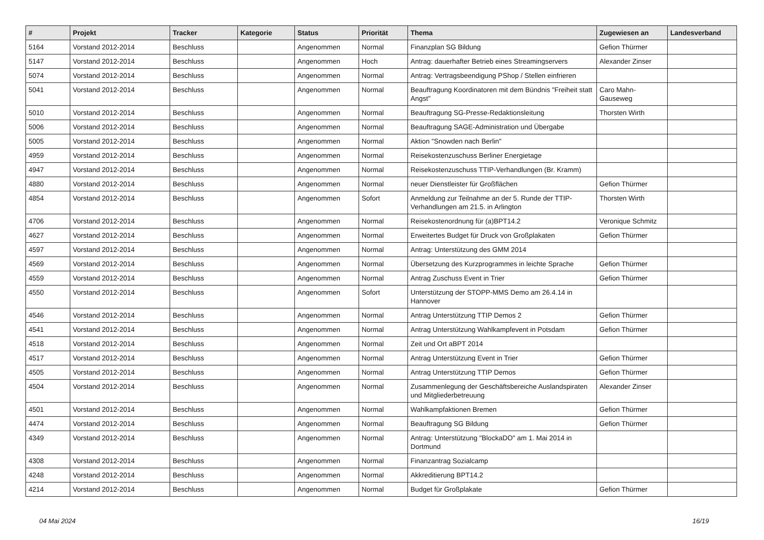| # | Projekt | Tracker | Kategorie | Status | Priorität | Thema | Zugewiesen an | Landesverband |
| --- | --- | --- | --- | --- | --- | --- | --- | --- |
| 5164 | Vorstand 2012-2014 | Beschluss | | Angenommen | Normal | Finanzplan SG Bildung | Gefion Thürmer | |
| 5147 | Vorstand 2012-2014 | Beschluss | | Angenommen | Hoch | Antrag: dauerhafter Betrieb eines Streamingservers | Alexander Zinser | |
| 5074 | Vorstand 2012-2014 | Beschluss | | Angenommen | Normal | Antrag: Vertragsbeendigung PShop / Stellen einfrieren | | |
| 5041 | Vorstand 2012-2014 | Beschluss | | Angenommen | Normal | Beauftragung Koordinatoren mit dem Bündnis "Freiheit statt Angst" | Caro Mahn-Gauseweg | |
| 5010 | Vorstand 2012-2014 | Beschluss | | Angenommen | Normal | Beauftragung SG-Presse-Redaktionsleitung | Thorsten Wirth | |
| 5006 | Vorstand 2012-2014 | Beschluss | | Angenommen | Normal | Beauftragung SAGE-Administration und Übergabe | | |
| 5005 | Vorstand 2012-2014 | Beschluss | | Angenommen | Normal | Aktion "Snowden nach Berlin" | | |
| 4959 | Vorstand 2012-2014 | Beschluss | | Angenommen | Normal | Reisekostenzuschuss Berliner Energietage | | |
| 4947 | Vorstand 2012-2014 | Beschluss | | Angenommen | Normal | Reisekostenzuschuss TTIP-Verhandlungen (Br. Kramm) | | |
| 4880 | Vorstand 2012-2014 | Beschluss | | Angenommen | Normal | neuer Dienstleister für Großflächen | Gefion Thürmer | |
| 4854 | Vorstand 2012-2014 | Beschluss | | Angenommen | Sofort | Anmeldung zur Teilnahme an der 5. Runde der TTIP-Verhandlungen am 21.5. in Arlington | Thorsten Wirth | |
| 4706 | Vorstand 2012-2014 | Beschluss | | Angenommen | Normal | Reisekostenordnung für (a)BPT14.2 | Veronique Schmitz | |
| 4627 | Vorstand 2012-2014 | Beschluss | | Angenommen | Normal | Erweitertes Budget für Druck von Großplakaten | Gefion Thürmer | |
| 4597 | Vorstand 2012-2014 | Beschluss | | Angenommen | Normal | Antrag: Unterstützung des GMM 2014 | | |
| 4569 | Vorstand 2012-2014 | Beschluss | | Angenommen | Normal | Übersetzung des Kurzprogrammes in leichte Sprache | Gefion Thürmer | |
| 4559 | Vorstand 2012-2014 | Beschluss | | Angenommen | Normal | Antrag Zuschuss Event in Trier | Gefion Thürmer | |
| 4550 | Vorstand 2012-2014 | Beschluss | | Angenommen | Sofort | Unterstützung der STOPP-MMS Demo am 26.4.14 in Hannover | | |
| 4546 | Vorstand 2012-2014 | Beschluss | | Angenommen | Normal | Antrag Unterstützung TTIP Demos 2 | Gefion Thürmer | |
| 4541 | Vorstand 2012-2014 | Beschluss | | Angenommen | Normal | Antrag Unterstützung Wahlkampfevent in Potsdam | Gefion Thürmer | |
| 4518 | Vorstand 2012-2014 | Beschluss | | Angenommen | Normal | Zeit und Ort aBPT 2014 | | |
| 4517 | Vorstand 2012-2014 | Beschluss | | Angenommen | Normal | Antrag Unterstützung Event in Trier | Gefion Thürmer | |
| 4505 | Vorstand 2012-2014 | Beschluss | | Angenommen | Normal | Antrag Unterstützung TTIP Demos | Gefion Thürmer | |
| 4504 | Vorstand 2012-2014 | Beschluss | | Angenommen | Normal | Zusammenlegung der Geschäftsbereiche Auslandspiraten und Mitgliederbetreuung | Alexander Zinser | |
| 4501 | Vorstand 2012-2014 | Beschluss | | Angenommen | Normal | Wahlkampfaktionen Bremen | Gefion Thürmer | |
| 4474 | Vorstand 2012-2014 | Beschluss | | Angenommen | Normal | Beauftragung SG Bildung | Gefion Thürmer | |
| 4349 | Vorstand 2012-2014 | Beschluss | | Angenommen | Normal | Antrag: Unterstützung "BlockaDO" am 1. Mai 2014 in Dortmund | | |
| 4308 | Vorstand 2012-2014 | Beschluss | | Angenommen | Normal | Finanzantrag Sozialcamp | | |
| 4248 | Vorstand 2012-2014 | Beschluss | | Angenommen | Normal | Akkreditierung BPT14.2 | | |
| 4214 | Vorstand 2012-2014 | Beschluss | | Angenommen | Normal | Budget für Großplakate | Gefion Thürmer | |
04 Mai 2024 16/19